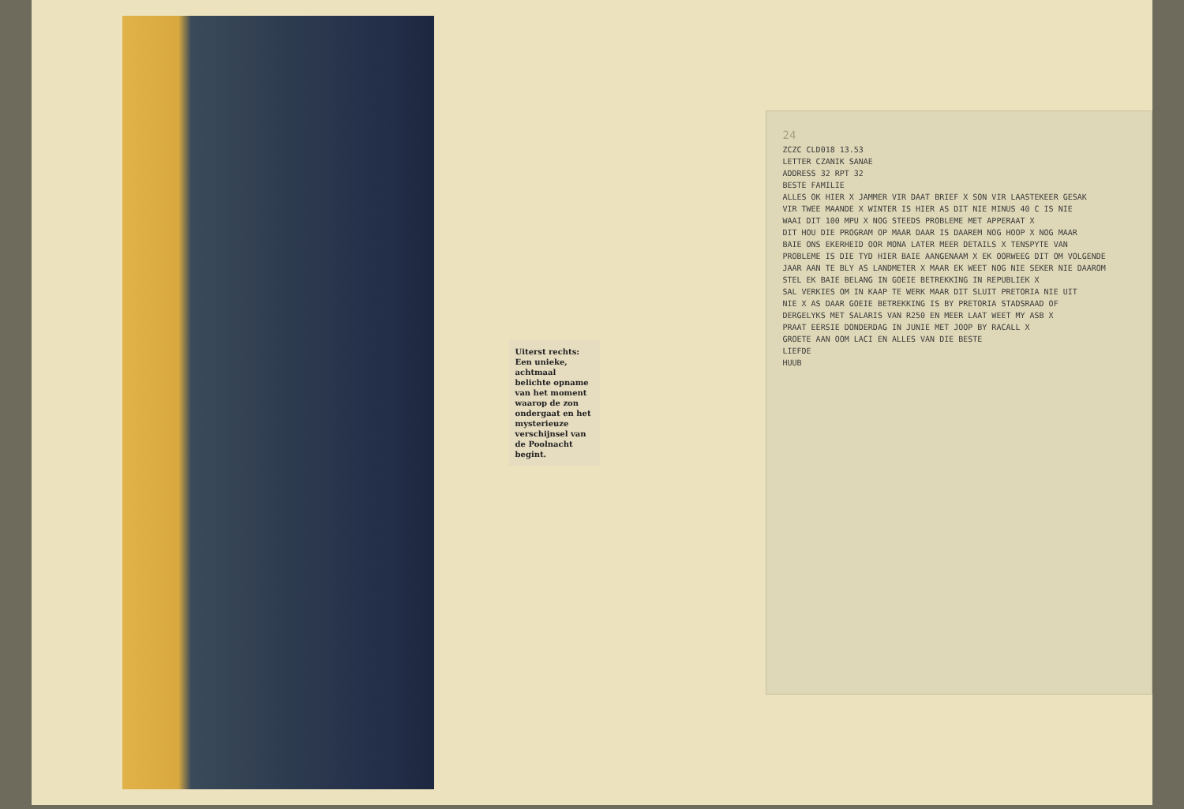Uiterst rechts: Een unieke, achtmaal belichte opname van het moment waarop de zon ondergaat en het mysterieuze verschijnsel van de Poolnacht begint.
24
ZCZC CLD018 13.53
LETTER CZANIK SANAE
ADDRESS 32 RPT 32
BESTE FAMILIE
ALLES OK HIER X JAMMER VIR DAAT BRIEF X SON VIR LAASTEKEER GESAK
VIR TWEE MAANDE X WINTER IS HIER AS DIT NIE MINUS 40 C IS NIE
WAAI DIT 100 MPU X NOG STEEDS PROBLEME MET APPERAAT X
DIT HOU DIE PROGRAM OP MAAR DAAR IS DAAREM NOG HOOP X NOG MAAR
BAIE ONS EKERHEID OOR MONA LATER MEER DETAILS X TENSPYTE VAN
PROBLEME IS DIE TYD HIER BAIE AANGENAAM X EK OORWEEG DIT OM VOLGENDE
JAAR AAN TE BLY AS LANDMETER X MAAR EK WEET NOG NIE SEKER NIE DAAROM
STEL EK BAIE BELANG IN GOEIE BETREKKING IN REPUBLIEK X
SAL VERKIES OM IN KAAP TE WERK MAAR DIT SLUIT PRETORIA NIE UIT
NIE X AS DAAR GOEIE BETREKKING IS BY PRETORIA STADSRAAD OF
DERGELYKS MET SALARIS VAN R250 EN MEER LAAT WEET MY ASB X
PRAAT EERSIE DONDERDAG IN JUNIE MET JOOP BY RACALL X
GROETE AAN OOM LACI EN ALLES VAN DIE BESTE
LIEFDE
HUUB